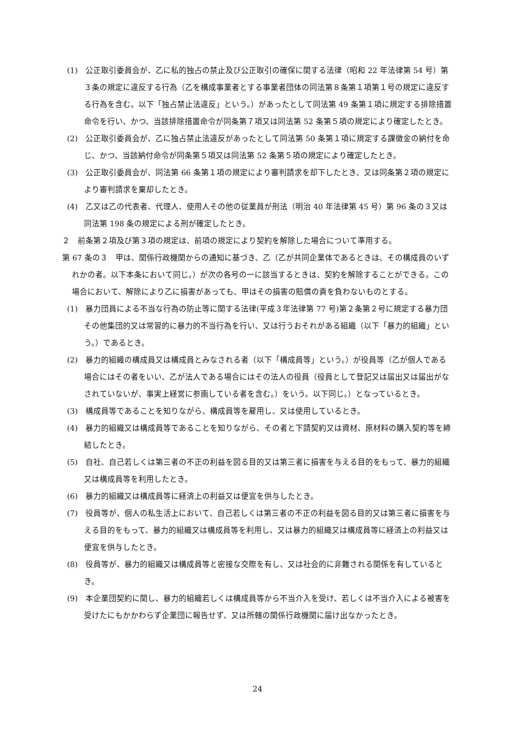(1)　公正取引委員会が、乙に私的独占の禁止及び公正取引の確保に関する法律（昭和 22 年法律第 54 号）第３条の規定に違反する行為（乙を構成事業者とする事業者団体の同法第８条第１項第１号の規定に違反する行為を含む。以下「独占禁止法違反」という。）があったとして同法第 49 条第１項に規定する排除措置命令を行い、かつ、当該排除措置命令が同条第７項又は同法第 52 条第５項の規定により確定したとき。
(2)　公正取引委員会が、乙に独占禁止法違反があったとして同法第 50 条第１項に規定する課徴金の納付を命じ、かつ、当該納付命令が同条第５項又は同法第 52 条第５項の規定により確定したとき。
(3)　公正取引委員会が、同法第 66 条第１項の規定により審判請求を却下したとき、又は同条第２項の規定により審判請求を棄却したとき。
(4)　乙又は乙の代表者、代理人、使用人その他の従業員が刑法（明治 40 年法律第 45 号）第 96 条の３又は同法第 198 条の規定による刑が確定したとき。
２　前条第２項及び第３項の規定は、前項の規定により契約を解除した場合について準用する。
第 67 条の３　甲は、関係行政機関からの通知に基づき、乙（乙が共同企業体であるときは、その構成員のいずれかの者。以下本条において同じ。）が次の各号の一に該当するときは、契約を解除することができる。この場合において、解除により乙に損害があっても、甲はその損害の賠償の責を負わないものとする。
(1)　暴力団員による不当な行為の防止等に関する法律(平成３年法律第 77 号)第２条第２号に規定する暴力団その他集団的又は常習的に暴力的不当行為を行い、又は行うおそれがある組織（以下「暴力的組織」という。）であるとき。
(2)　暴力的組織の構成員又は構成員とみなされる者（以下「構成員等」という。）が役員等（乙が個人である場合にはその者をいい、乙が法人である場合にはその法人の役員（役員として登記又は届出又は届出がなされていないが、事実上経営に参画している者を含む。）をいう。以下同じ。）となっているとき。
(3)　構成員等であることを知りながら、構成員等を雇用し、又は使用しているとき。
(4)　暴力的組織又は構成員等であることを知りながら、その者と下請契約又は資材、原材料の購入契約等を締結したとき。
(5)　自社、自己若しくは第三者の不正の利益を図る目的又は第三者に損害を与える目的をもって、暴力的組織又は構成員等を利用したとき。
(6)　暴力的組織又は構成員等に経済上の利益又は便宜を供与したとき。
(7)　役員等が、個人の私生活上において、自己若しくは第三者の不正の利益を図る目的又は第三者に損害を与える目的をもって、暴力的組織又は構成員等を利用し、又は暴力的組織又は構成員等に経済上の利益又は便宜を供与したとき。
(8)　役員等が、暴力的組織又は構成員等と密接な交際を有し、又は社会的に非難される関係を有しているとき。
(9)　本企業団契約に関し、暴力的組織若しくは構成員等から不当介入を受け、若しくは不当介入による被害を受けたにもかかわらず企業団に報告せず、又は所轄の関係行政機関に届け出なかったとき。
24